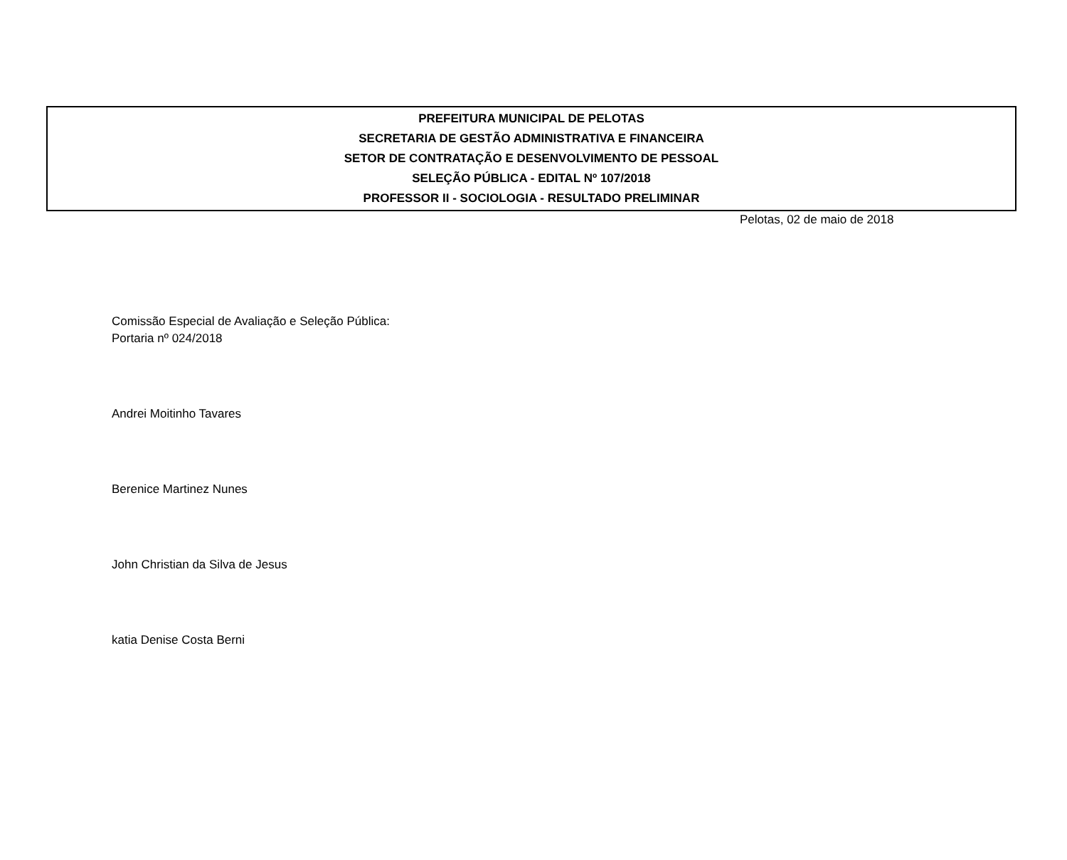PREFEITURA MUNICIPAL DE PELOTAS
SECRETARIA DE GESTÃO ADMINISTRATIVA E FINANCEIRA
SETOR DE CONTRATAÇÃO E DESENVOLVIMENTO DE PESSOAL
SELEÇÃO PÚBLICA - EDITAL Nº 107/2018
PROFESSOR II - SOCIOLOGIA - RESULTADO PRELIMINAR
Pelotas, 02 de maio de 2018
Comissão Especial de Avaliação e Seleção Pública:
Portaria nº 024/2018
Andrei Moitinho Tavares
Berenice Martinez Nunes
John Christian da Silva de Jesus
katia Denise Costa Berni